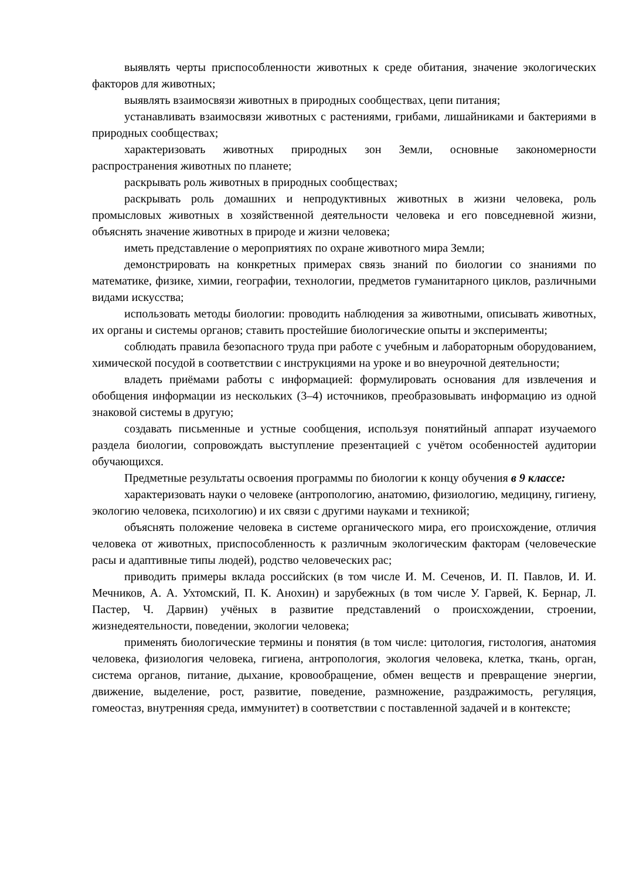выявлять черты приспособленности животных к среде обитания, значение экологических факторов для животных;
выявлять взаимосвязи животных в природных сообществах, цепи питания;
устанавливать взаимосвязи животных с растениями, грибами, лишайниками и бактериями в природных сообществах;
характеризовать животных природных зон Земли, основные закономерности распространения животных по планете;
раскрывать роль животных в природных сообществах;
раскрывать роль домашних и непродуктивных животных в жизни человека, роль промысловых животных в хозяйственной деятельности человека и его повседневной жизни, объяснять значение животных в природе и жизни человека;
иметь представление о мероприятиях по охране животного мира Земли;
демонстрировать на конкретных примерах связь знаний по биологии со знаниями по математике, физике, химии, географии, технологии, предметов гуманитарного циклов, различными видами искусства;
использовать методы биологии: проводить наблюдения за животными, описывать животных, их органы и системы органов; ставить простейшие биологические опыты и эксперименты;
соблюдать правила безопасного труда при работе с учебным и лабораторным оборудованием, химической посудой в соответствии с инструкциями на уроке и во внеурочной деятельности;
владеть приёмами работы с информацией: формулировать основания для извлечения и обобщения информации из нескольких (3–4) источников, преобразовывать информацию из одной знаковой системы в другую;
создавать письменные и устные сообщения, используя понятийный аппарат изучаемого раздела биологии, сопровождать выступление презентацией с учётом особенностей аудитории обучающихся.
Предметные результаты освоения программы по биологии к концу обучения в 9 классе:
характеризовать науки о человеке (антропологию, анатомию, физиологию, медицину, гигиену, экологию человека, психологию) и их связи с другими науками и техникой;
объяснять положение человека в системе органического мира, его происхождение, отличия человека от животных, приспособленность к различным экологическим факторам (человеческие расы и адаптивные типы людей), родство человеческих рас;
приводить примеры вклада российских (в том числе И. М. Сеченов, И. П. Павлов, И. И. Мечников, А. А. Ухтомский, П. К. Анохин) и зарубежных (в том числе У. Гарвей, К. Бернар, Л. Пастер, Ч. Дарвин) учёных в развитие представлений о происхождении, строении, жизнедеятельности, поведении, экологии человека;
применять биологические термины и понятия (в том числе: цитология, гистология, анатомия человека, физиология человека, гигиена, антропология, экология человека, клетка, ткань, орган, система органов, питание, дыхание, кровообращение, обмен веществ и превращение энергии, движение, выделение, рост, развитие, поведение, размножение, раздражимость, регуляция, гомеостаз, внутренняя среда, иммунитет) в соответствии с поставленной задачей и в контексте;